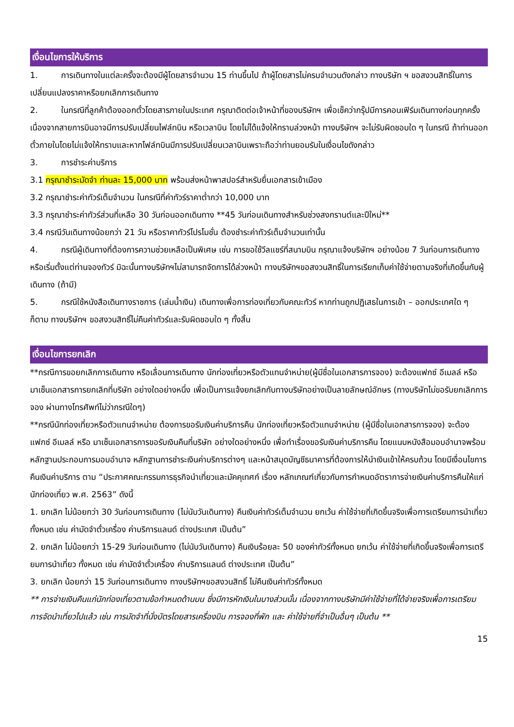เงื่อนไขการให้บริการ
1. การเดินทางในแต่ละครั้งจะต้องมีผู้โดยสารจำนวน 15 ท่านขึ้นไป ถ้าผู้โดยสารไม่ครบจำนวนดังกล่าว ทางบริษัท ฯ ขอสงวนสิทธิ์ในการเปลี่ยนแปลงราคาหรือยกเลิกการเดินทาง
2. ในกรณีที่ลูกค้าต้องออกตั๋วโดยสารภายในประเทศ กรุณาติดต่อเจ้าหน้าที่ของบริษัทฯ เพื่อเช็คว่ากรุ๊ปมีการคอนเฟิร์มเดินทางก่อนทุกครั้ง เนื่องจากสายการบินอาจมีการปรับเปลี่ยนไฟล์ทบิน หรือเวลาบิน โดยไม่ได้แจ้งให้ทราบล่วงหน้า ทางบริษัทฯ จะไม่รับผิดชอบใด ๆ ในกรณี ถ้าท่านออกตั๋วภายในโดยไม่แจ้งให้ทราบและหากไฟล์ทบินมีการปรับเปลี่ยนเวลาบินเพราะถือว่าท่านยอมรับในเงื่อนไขดังกล่าว
3. การชำระค่าบริการ
3.1 กรุณาชำระมัดจำ ท่านละ 15,000 บาท พร้อมส่งหน้าพาสปอร์สำหรับยื่นเอกสารเข้าเมือง
3.2 กรุณาชำระค่าทัวร์เต็มจำนวน ในกรณีที่ค่าทัวร์ราคาต่ำกว่า 10,000 บาท
3.3 กรุณาชำระค่าทัวร์ส่วนที่เหลือ 30 วันก่อนออกเดินทาง **45 วันก่อนเดินทางสำหรับช่วงสงกรานต์และปีใหม่**
3.4 กรณีวันเดินทางน้อยกว่า 21 วัน หรือราคาทัวร์โปรโมชั่น ต้องชำระค่าทัวร์เต็มจำนวนเท่านั้น
4. กรณีผู้เดินทางที่ต้องการความช่วยเหลือเป็นพิเศษ เช่น การขอใช้วีลแชร์ที่สนามบิน กรุณาแจ้งบริษัทฯ อย่างน้อย 7 วันก่อนการเดินทาง หรือเริ่มตั้งแต่ท่านจองทัวร์ มิฉะนั้นทางบริษัทฯไม่สามารถจัดการได้ล่วงหน้า ทางบริษัทฯขอสงวนสิทธิ์ในการเรียกเก็บค่าใช้จ่ายตามจริงที่เกิดขึ้นกับผู้เดินทาง (ถ้ามี)
5. กรณีใช้หนังสือเดินทางราชการ (เล่มน้ำเงิน) เดินทางเพื่อการท่องเที่ยวกับคณะทัวร์ หากท่านถูกปฏิเสธในการเข้า – ออกประเทศใด ๆ ก็ตาม ทางบริษัทฯ ขอสงวนสิทธิ์ไม่คืนค่าทัวร์และรับผิดชอบใด ๆ ทั้งสิ้น
เงื่อนไขการยกเลิก
**กรณีการขอยกเลิกการเดินทาง หรือเลื่อนการเดินทาง นักท่องเที่ยวหรือตัวแทนจำหน่าย(ผู้มีชื่อในเอกสารการจอง) จะต้องแฟกซ์ อีเมลล์ หรือ มาเซ็นเอกสารการยกเลิกที่บริษัท อย่างใดอย่างหนึ่ง เพื่อเป็นการแจ้งยกเลิกกับทางบริษัทอย่างเป็นลายลักษณ์อักษร (ทางบริษัทไม่ขอรับยกเลิกการจอง ผ่านทางโทรศัพท์ไม่ว่ากรณีใดๆ)
**กรณีนักท่องเที่ยวหรือตัวแทนจำหน่าย ต้องการขอรับเงินค่าบริการคืน นักท่องเที่ยวหรือตัวแทนจำหน่าย (ผู้มีชื่อในเอกสารการจอง) จะต้องแฟกซ์ อีเมลล์ หรือ มาเซ็นเอกสารการขอรับเงินคืนที่บริษัท อย่างใดอย่างหนึ่ง เพื่อทำเรื่องขอรับเงินค่าบริการคืน โดยแนบหนังสือมอบอำนาจพร้อมหลักฐานประกอบการมอบอำนาจ หลักฐานการชำระเงินค่าบริการต่างๆ และหน้าสมุดบัญชีธนาคารที่ต้องการให้นำเงินเข้าให้ครบถ้วน โดยมีเงื่อนไขการคืนเงินค่าบริการ ตาม “ประกาศคณะกรรมการธุรกิจนำเที่ยวและมัคคุเทศก์ เรื่อง หลักเกณฑ์เกี่ยวกับการกำหนดอัตราการจ่ายเงินค่าบริการคืนให้แก่นักท่องเที่ยว พ.ศ. 2563” ดังนี้
1. ยกเลิก ไม่น้อยกว่า 30 วันก่อนการเดินทาง (ไม่นับวันเดินทาง) คืนเงินค่าทัวร์เต็มจำนวน ยกเว้น ค่าใช้จ่ายที่เกิดขึ้นจริงเพื่อการเตรียมการนำเที่ยว ทั้งหมด เช่น ค่ามัดจำตั๋วเครื่อง ค่าบริการแลนด์ ต่างประเทศ เป็นต้น”
2. ยกเลิก ไม่น้อยกว่า 15-29 วันก่อนเดินทาง (ไม่นับวันเดินทาง) คืนเงินร้อยละ 50 ของค่าทัวร์ทั้งหมด ยกเว้น ค่าใช้จ่ายที่เกิดขึ้นจริงเพื่อการเตรียมการนำเที่ยว ทั้งหมด เช่น ค่ามัดจำตั๋วเครื่อง ค่าบริการแลนด์ ต่างประเทศ เป็นต้น”
3. ยกเลิก น้อยกว่า 15 วันก่อนการเดินทาง ทางบริษัทฯขอสงวนสิทธิ์ ไม่คืนเงินค่าทัวร์ทั้งหมด
** การจ่ายเงินคืนแก่นักท่องเที่ยวตามข้อกำหนดด้านบน ซึ่งมีการหักเงินในบางส่วนนั้น เนื่องจากทางบริษัทมีค่าใช้จ่ายที่ได้จ่ายจริงเพื่อการเตรียมการจัดนำเที่ยวไปแล้ว เช่น การมัดจำที่นั่งบัตรโดยสารเครื่องบิน การจองที่พัก และ ค่าใช้จ่ายที่จำเป็นอื่นๆ เป็นต้น **
15